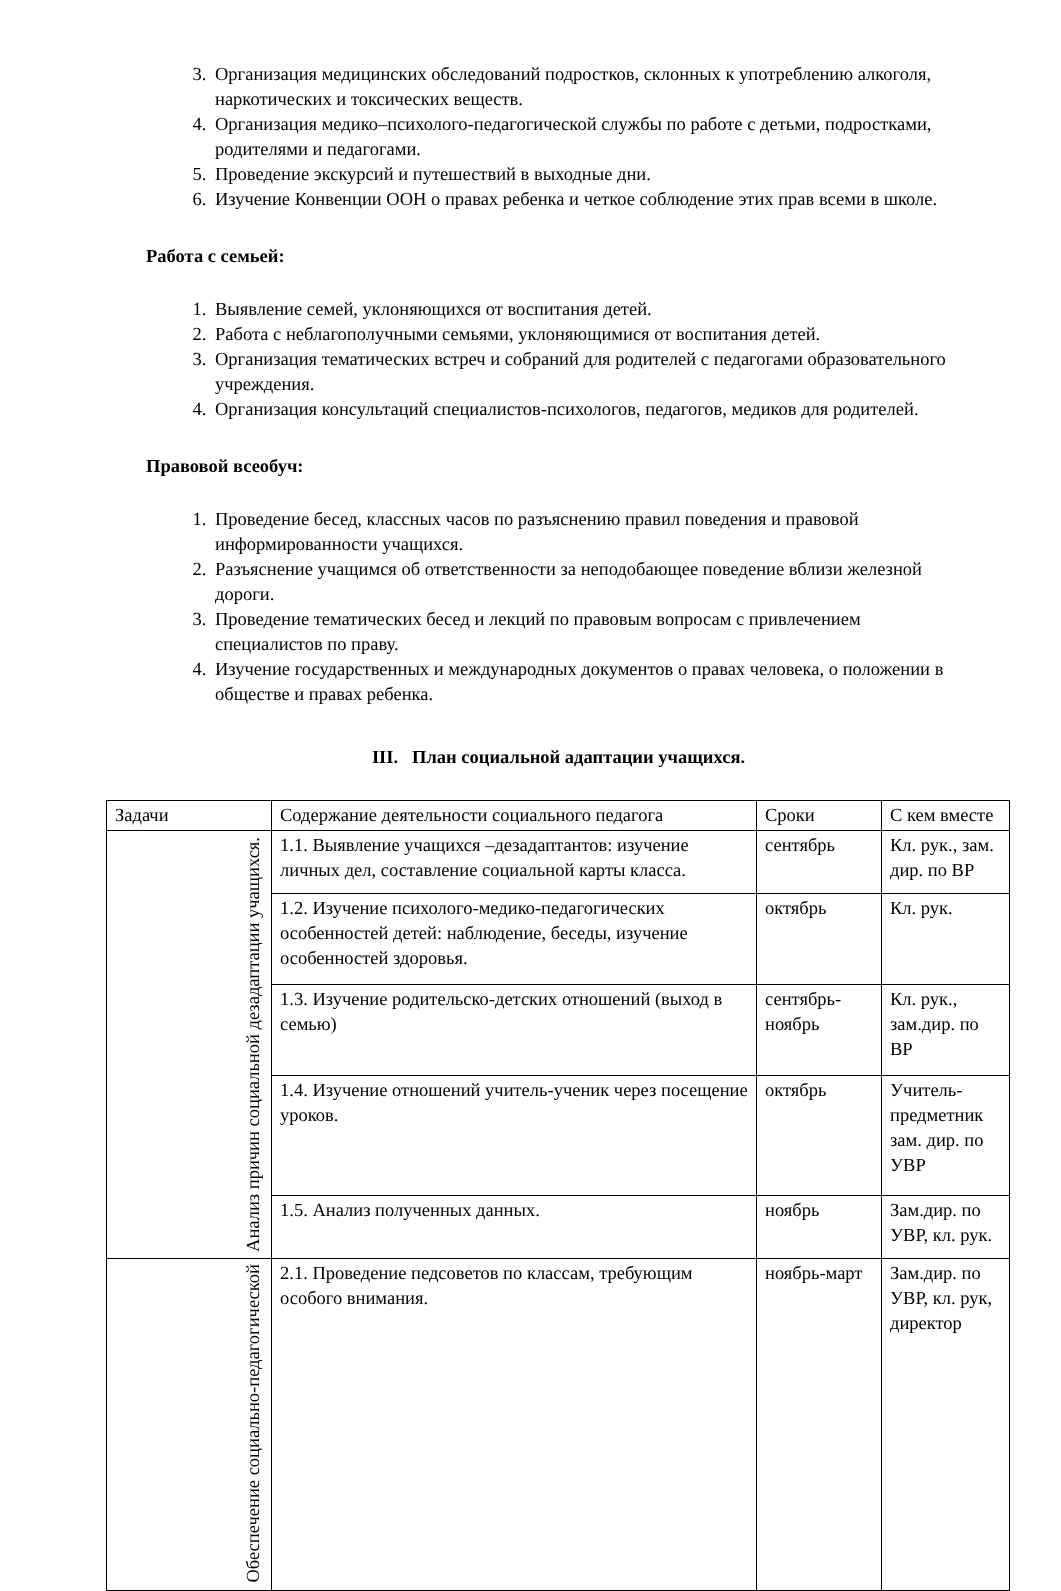3. Организация медицинских обследований подростков, склонных к употреблению алкоголя, наркотических и токсических веществ.
4. Организация медико–психолого-педагогической службы по работе с детьми, подростками, родителями и педагогами.
5. Проведение экскурсий и путешествий в выходные дни.
6. Изучение Конвенции ООН о правах ребенка и четкое соблюдение этих прав всеми в школе.
Работа с семьей:
1. Выявление семей, уклоняющихся от воспитания детей.
2. Работа с неблагополучными семьями, уклоняющимися от воспитания детей.
3. Организация тематических встреч и собраний для родителей с педагогами образовательного учреждения.
4. Организация консультаций специалистов-психологов, педагогов, медиков для родителей.
Правовой всеобуч:
1. Проведение бесед, классных часов по разъяснению правил поведения и правовой информированности учащихся.
2. Разъяснение учащимся об ответственности за неподобающее поведение вблизи железной дороги.
3. Проведение тематических бесед и лекций по правовым вопросам с привлечением специалистов по праву.
4. Изучение государственных и международных документов о правах человека, о положении в обществе и правах ребенка.
III. План социальной адаптации учащихся.
| Задачи | Содержание деятельности социального педагога | Сроки | С кем вместе |
| Анализ причин социальной дезадаптации учащихся. | 1.1. Выявление учащихся –дезадаптантов: изучение личных дел, составление социальной карты класса. | сентябрь | Кл. рук., зам. дир. по ВР |
| | 1.2. Изучение психолого-медико-педагогических особенностей детей: наблюдение, беседы, изучение особенностей здоровья. | октябрь | Кл. рук. |
| | 1.3. Изучение родительско-детских отношений (выход в семью) | сентябрь-ноябрь | Кл. рук., зам.дир. по ВР |
| | 1.4. Изучение отношений учитель-ученик через посещение уроков. | октябрь | Учитель-предметник зам. дир. по УВР |
| | 1.5. Анализ полученных данных. | ноябрь | Зам.дир. по УВР, кл. рук. |
| Обеспечение социально-педагогической | 2.1. Проведение педсоветов по классам, требующим особого внимания. | ноябрь-март | Зам.дир. по УВР, кл. рук, директор |